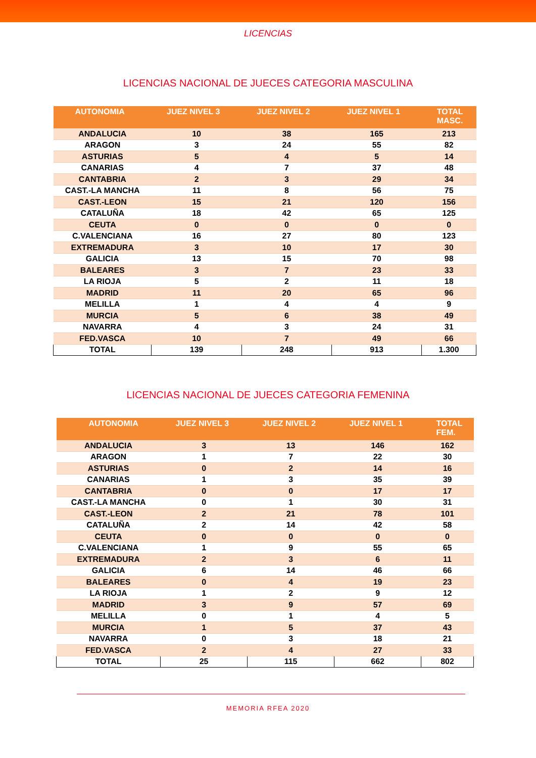LICENCIAS
LICENCIAS NACIONAL DE JUECES CATEGORIA MASCULINA
| AUTONOMIA | JUEZ NIVEL 3 | JUEZ NIVEL 2 | JUEZ NIVEL 1 | TOTAL MASC. |
| --- | --- | --- | --- | --- |
| ANDALUCIA | 10 | 38 | 165 | 213 |
| ARAGON | 3 | 24 | 55 | 82 |
| ASTURIAS | 5 | 4 | 5 | 14 |
| CANARIAS | 4 | 7 | 37 | 48 |
| CANTABRIA | 2 | 3 | 29 | 34 |
| CAST.-LA MANCHA | 11 | 8 | 56 | 75 |
| CAST.-LEON | 15 | 21 | 120 | 156 |
| CATALUÑA | 18 | 42 | 65 | 125 |
| CEUTA | 0 | 0 | 0 | 0 |
| C.VALENCIANA | 16 | 27 | 80 | 123 |
| EXTREMADURA | 3 | 10 | 17 | 30 |
| GALICIA | 13 | 15 | 70 | 98 |
| BALEARES | 3 | 7 | 23 | 33 |
| LA RIOJA | 5 | 2 | 11 | 18 |
| MADRID | 11 | 20 | 65 | 96 |
| MELILLA | 1 | 4 | 4 | 9 |
| MURCIA | 5 | 6 | 38 | 49 |
| NAVARRA | 4 | 3 | 24 | 31 |
| FED.VASCA | 10 | 7 | 49 | 66 |
| TOTAL | 139 | 248 | 913 | 1.300 |
LICENCIAS NACIONAL DE JUECES CATEGORIA FEMENINA
| AUTONOMIA | JUEZ NIVEL 3 | JUEZ NIVEL 2 | JUEZ NIVEL 1 | TOTAL FEM. |
| --- | --- | --- | --- | --- |
| ANDALUCIA | 3 | 13 | 146 | 162 |
| ARAGON | 1 | 7 | 22 | 30 |
| ASTURIAS | 0 | 2 | 14 | 16 |
| CANARIAS | 1 | 3 | 35 | 39 |
| CANTABRIA | 0 | 0 | 17 | 17 |
| CAST.-LA MANCHA | 0 | 1 | 30 | 31 |
| CAST.-LEON | 2 | 21 | 78 | 101 |
| CATALUÑA | 2 | 14 | 42 | 58 |
| CEUTA | 0 | 0 | 0 | 0 |
| C.VALENCIANA | 1 | 9 | 55 | 65 |
| EXTREMADURA | 2 | 3 | 6 | 11 |
| GALICIA | 6 | 14 | 46 | 66 |
| BALEARES | 0 | 4 | 19 | 23 |
| LA RIOJA | 1 | 2 | 9 | 12 |
| MADRID | 3 | 9 | 57 | 69 |
| MELILLA | 0 | 1 | 4 | 5 |
| MURCIA | 1 | 5 | 37 | 43 |
| NAVARRA | 0 | 3 | 18 | 21 |
| FED.VASCA | 2 | 4 | 27 | 33 |
| TOTAL | 25 | 115 | 662 | 802 |
MEMORIA RFEA 2020